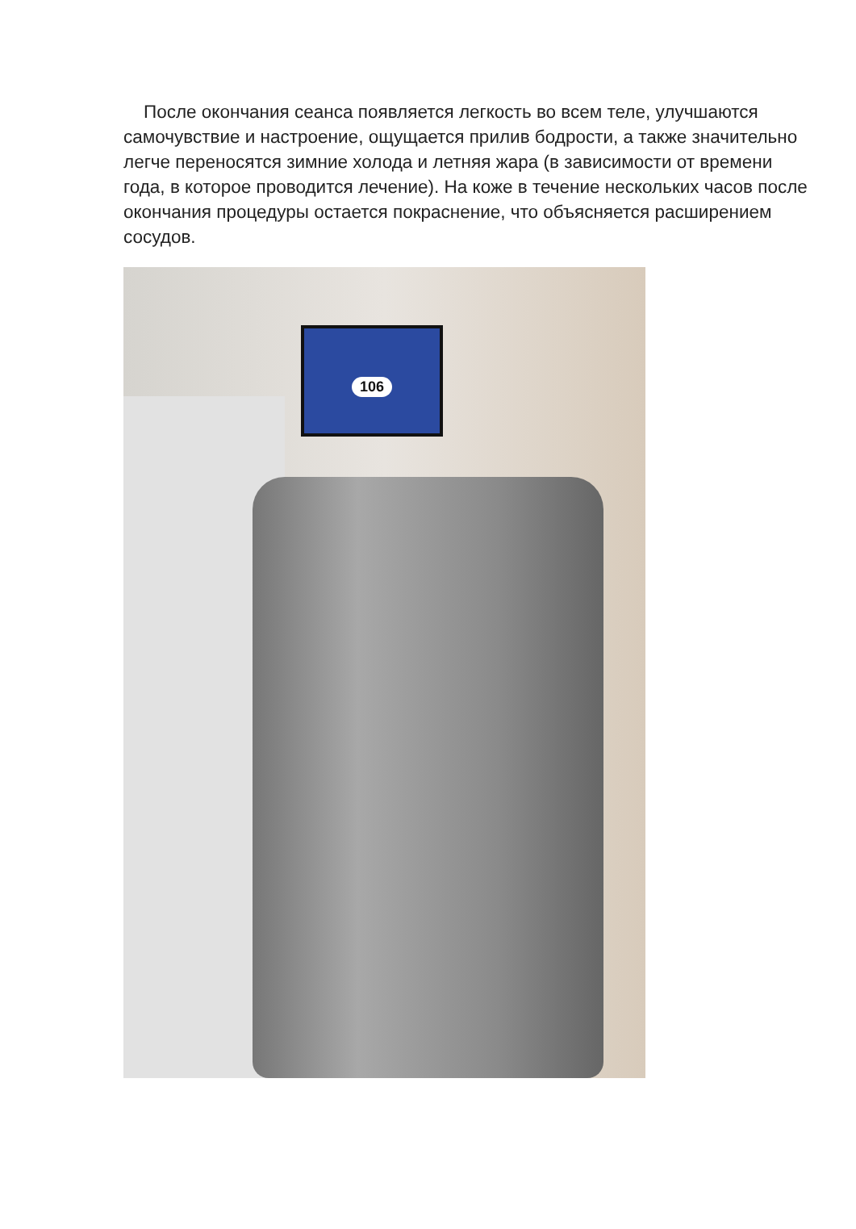После окончания сеанса появляется легкость во всем теле, улучшаются самочувствие и настроение, ощущается прилив бодрости, а также значительно легче переносятся зимние холода и летняя жара (в зависимости от времени года, в которое проводится лечение). На коже в течение нескольких часов после окончания процедуры остается покраснение, что объясняется расширением сосудов.
106